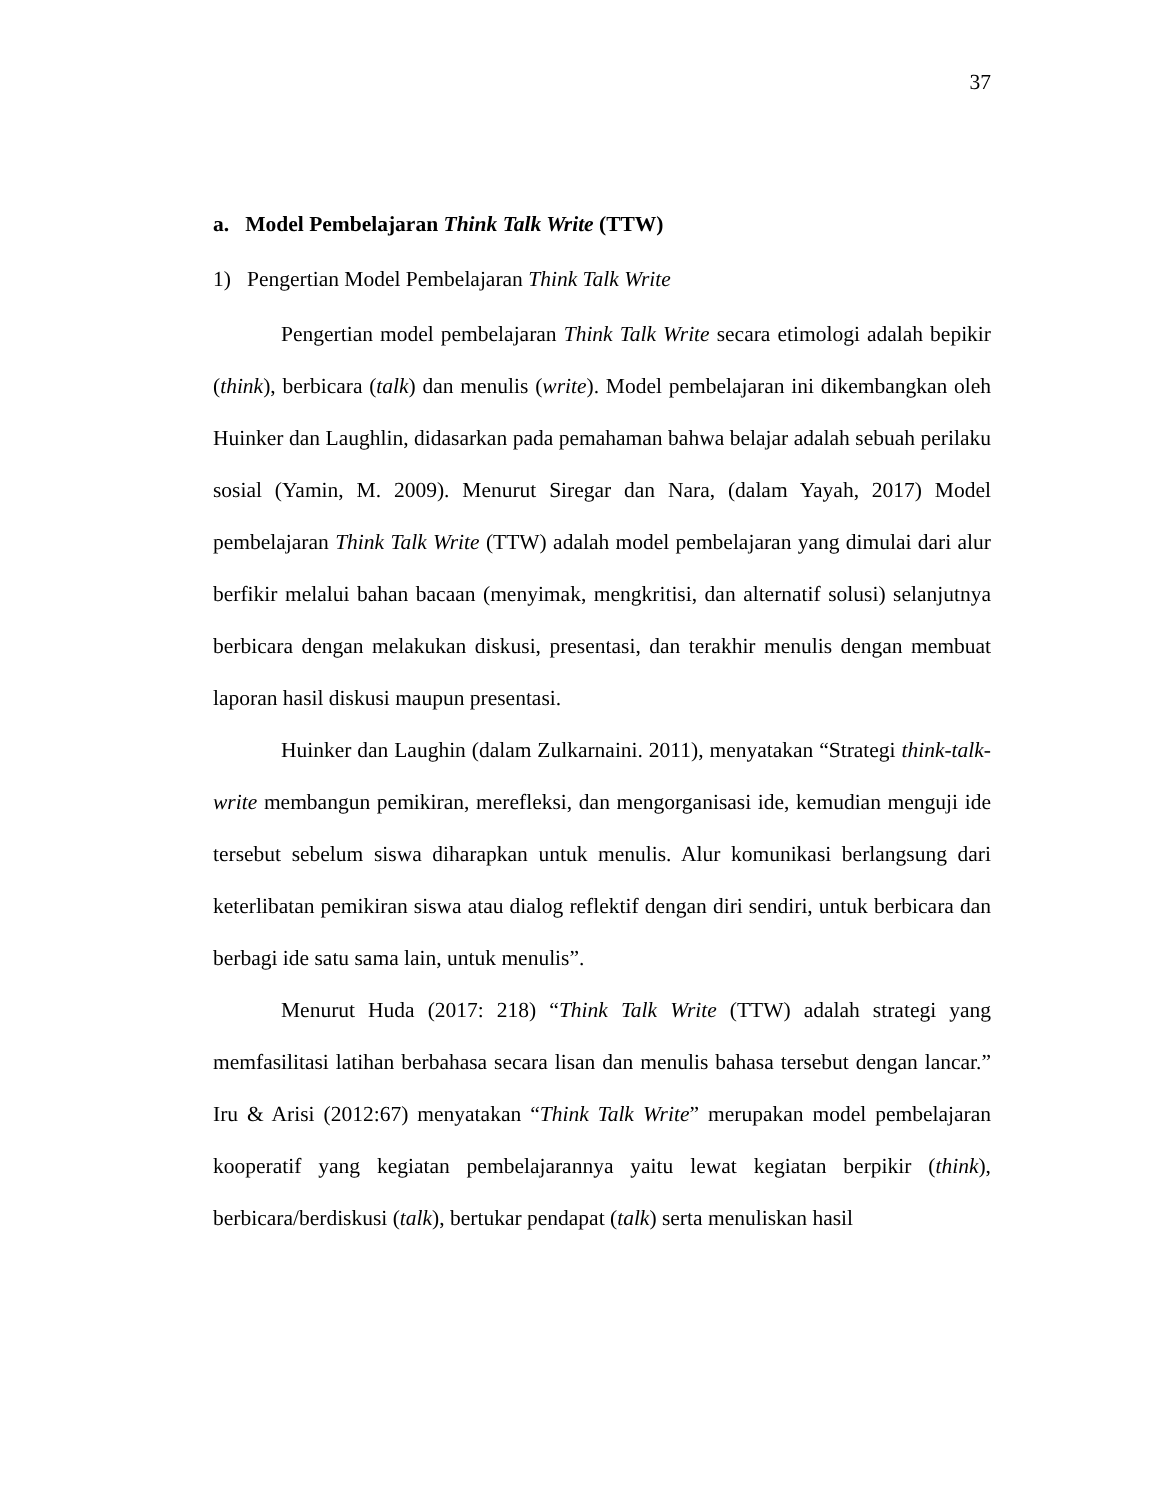37
a. Model Pembelajaran Think Talk Write (TTW)
1) Pengertian Model Pembelajaran Think Talk Write
Pengertian model pembelajaran Think Talk Write secara etimologi adalah bepikir (think), berbicara (talk) dan menulis (write). Model pembelajaran ini dikembangkan oleh Huinker dan Laughlin, didasarkan pada pemahaman bahwa belajar adalah sebuah perilaku sosial (Yamin, M. 2009). Menurut Siregar dan Nara, (dalam Yayah, 2017) Model pembelajaran Think Talk Write (TTW) adalah model pembelajaran yang dimulai dari alur berfikir melalui bahan bacaan (menyimak, mengkritisi, dan alternatif solusi) selanjutnya berbicara dengan melakukan diskusi, presentasi, dan terakhir menulis dengan membuat laporan hasil diskusi maupun presentasi.
Huinker dan Laughin (dalam Zulkarnaini. 2011), menyatakan “Strategi think-talk-write membangun pemikiran, merefleksi, dan mengorganisasi ide, kemudian menguji ide tersebut sebelum siswa diharapkan untuk menulis. Alur komunikasi berlangsung dari keterlibatan pemikiran siswa atau dialog reflektif dengan diri sendiri, untuk berbicara dan berbagi ide satu sama lain, untuk menulis”.
Menurut Huda (2017: 218) “Think Talk Write (TTW) adalah strategi yang memfasilitasi latihan berbahasa secara lisan dan menulis bahasa tersebut dengan lancar.” Iru & Arisi (2012:67) menyatakan “Think Talk Write” merupakan model pembelajaran kooperatif yang kegiatan pembelajarannya yaitu lewat kegiatan berpikir (think), berbicara/berdiskusi (talk), bertukar pendapat (talk) serta menuliskan hasil